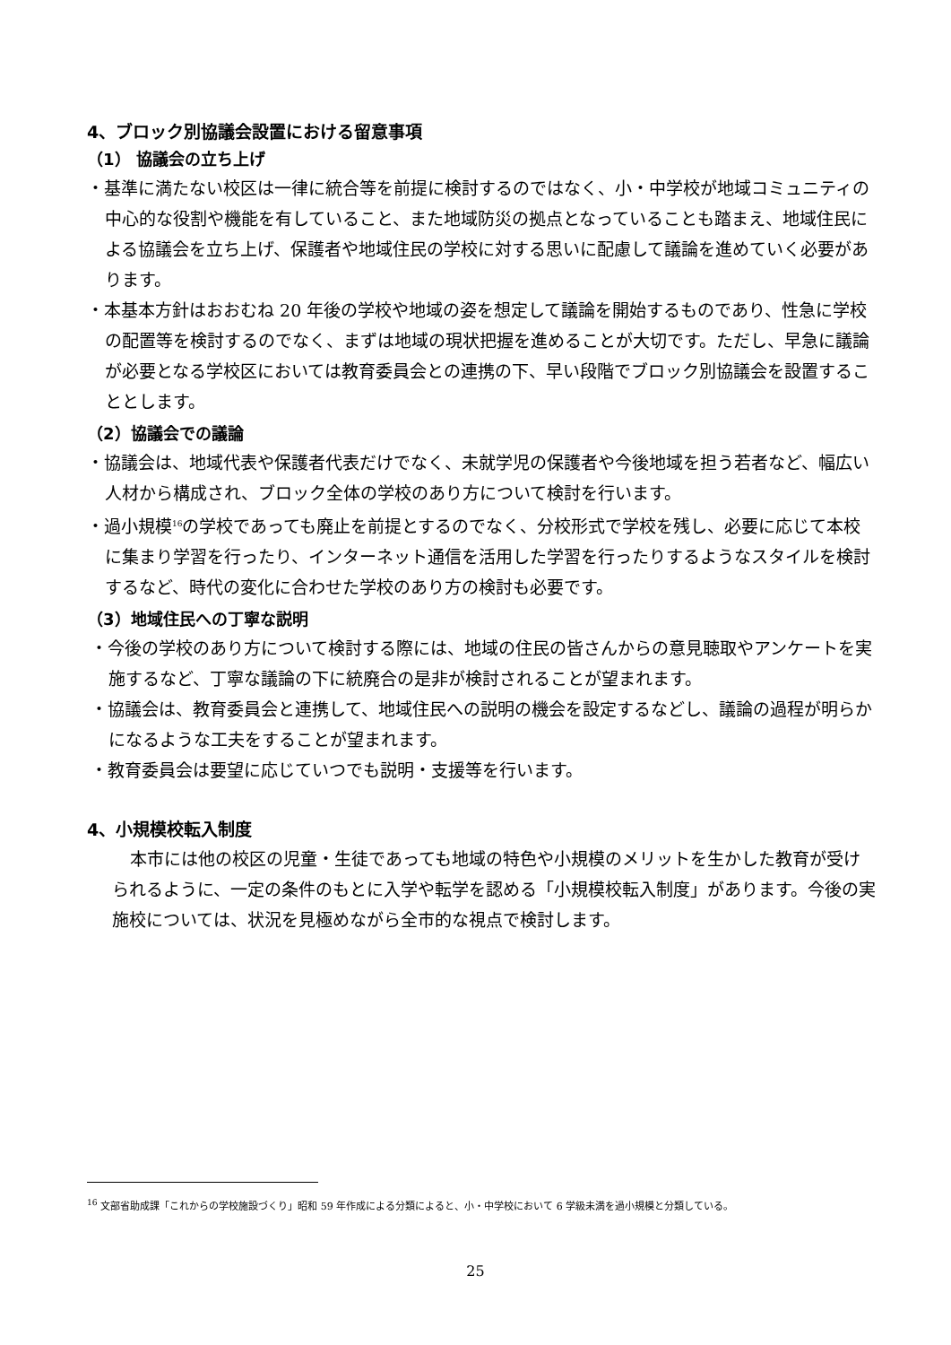4、ブロック別協議会設置における留意事項
（1） 協議会の立ち上げ
・基準に満たない校区は一律に統合等を前提に検討するのではなく、小・中学校が地域コミュニティの中心的な役割や機能を有していること、また地域防災の拠点となっていることも踏まえ、地域住民による協議会を立ち上げ、保護者や地域住民の学校に対する思いに配慮して議論を進めていく必要があります。
・本基本方針はおおむね 20 年後の学校や地域の姿を想定して議論を開始するものであり、性急に学校の配置等を検討するのでなく、まずは地域の現状把握を進めることが大切です。ただし、早急に議論が必要となる学校区においては教育委員会との連携の下、早い段階でブロック別協議会を設置することとします。
（2）協議会での議論
・協議会は、地域代表や保護者代表だけでなく、未就学児の保護者や今後地域を担う若者など、幅広い人材から構成され、ブロック全体の学校のあり方について検討を行います。
・過小規模<sup>16</sup>の学校であっても廃止を前提とするのでなく、分校形式で学校を残し、必要に応じて本校に集まり学習を行ったり、インターネット通信を活用した学習を行ったりするようなスタイルを検討するなど、時代の変化に合わせた学校のあり方の検討も必要です。
（3）地域住民への丁寧な説明
・今後の学校のあり方について検討する際には、地域の住民の皆さんからの意見聴取やアンケートを実施するなど、丁寧な議論の下に統廃合の是非が検討されることが望まれます。
・協議会は、教育委員会と連携して、地域住民への説明の機会を設定するなどし、議論の過程が明らかになるような工夫をすることが望まれます。
・教育委員会は要望に応じていつでも説明・支援等を行います。
4、小規模校転入制度
本市には他の校区の児童・生徒であっても地域の特色や小規模のメリットを生かした教育が受けられるように、一定の条件のもとに入学や転学を認める「小規模校転入制度」があります。今後の実施校については、状況を見極めながら全市的な視点で検討します。
<sup>16</sup> 文部省助成課「これからの学校施設づくり」昭和 59 年作成による分類によると、小・中学校において 6 学級未満を過小規模と分類している。
25